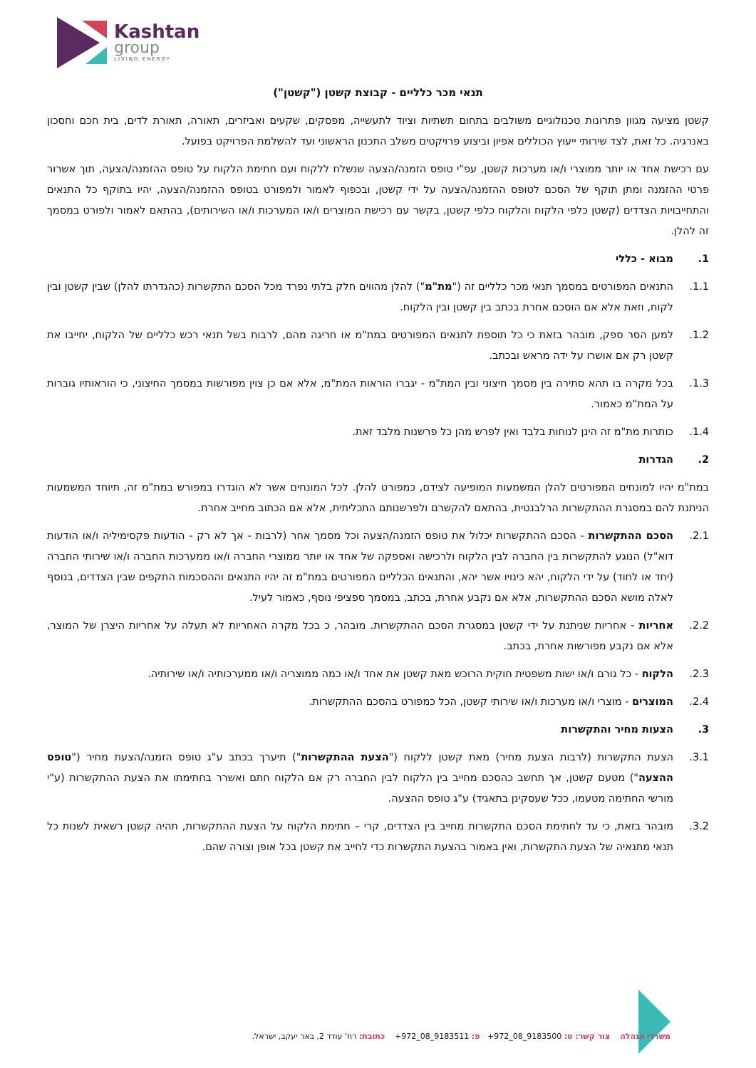Kashtan
group
LIVING ENERGY
תנאי מכר כלליים - קבוצת קשטן ("קשטן")
קשטן מציעה מגוון פתרונות טכנולוגיים משולבים בתחום תשתיות וציוד לתעשייה, מפסקים, שקעים ואביזרים, תאורה, תאורת לדים, בית חכם וחסכון באנרגיה. כל זאת, לצד שירותי ייעוץ הכוללים אפיון וביצוע פרויקטים משלב התכנון הראשוני ועד להשלמת הפרויקט בפועל.
עם רכישת אחד או יותר ממוצרי ו/או מערכות קשטן, עפ"י טופס הזמנה/הצעה שנשלח ללקוח ועם חתימת הלקוח על טופס ההזמנה/הצעה, תוך אשרור פרטי ההזמנה ומתן תוקף של הסכם לטופס ההזמנה/הצעה על ידי קשטן, ובכפוף לאמור ולמפורט בטופס ההזמנה/הצעה, יהיו בתוקף כל התנאים והתחייבויות הצדדים (קשטן כלפי הלקוח והלקוח כלפי קשטן, בקשר עם רכישת המוצרים ו/או המערכות ו/או השירותים), בהתאם לאמור ולפורט במסמך זה להלן.
1. מבוא - כללי
1.1. התנאים המפורטים במסמך תנאי מכר כלליים זה ("מת"מ") להלן מהווים חלק בלתי נפרד מכל הסכם התקשרות (כהגדרתו להלן) שבין קשטן ובין לקוח, וזאת אלא אם הוסכם אחרת בכתב בין קשטן ובין הלקוח.
1.2. למען הסר ספק, מובהר בזאת כי כל תוספת לתנאים המפורטים במת"מ או חריגה מהם, לרבות בשל תנאי רכש כלליים של הלקוח, יחייבו את קשטן רק אם אושרו על ידה מראש ובכתב.
1.3. בכל מקרה בו תהא סתירה בין מסמך חיצוני ובין המת"מ - יגברו הוראות המת"מ, אלא אם כן צוין מפורשות במסמך החיצוני, כי הוראותיו גוברות על המת"מ כאמור.
1.4. כותרות מת"מ זה הינן לנוחות בלבד ואין לפרש מהן כל פרשנות מלבד זאת.
2. הגדרות
במת"מ יהיו למונחים המפורטים להלן המשמעות המופיעה לצידם, כמפורט להלן. לכל המונחים אשר לא הוגדרו במפורש במת"מ זה, תיוחד המשמעות הניתנת להם במסגרת ההתקשרות הרלבנטית, בהתאם להקשרם ולפרשנותם התכליתית, אלא אם הכתוב מחייב אחרת.
2.1. הסכם ההתקשרות - הסכם ההתקשרות יכלול את טופס הזמנה/הצעה וכל מסמך אחר (לרבות - אך לא רק - הודעות פקסימיליה ו/או הודעות דוא"ל) הנוגע להתקשרות בין החברה לבין הלקוח ולרכישה ואספקה של אחד או יותר ממוצרי החברה ו/או ממערכות החברה ו/או שירותי החברה (יחד או לחוד) על ידי הלקוח, יהא כינויו אשר יהא, והתנאים הכלליים המפורטים במת"מ זה יהיו התנאים וההסכמות התקפים שבין הצדדים, בנוסף לאלה מושא הסכם ההתקשרות, אלא אם נקבע אחרת, בכתב, במסמך ספציפי נוסף, כאמור לעיל.
2.2. אחריות - אחריות שניתנת על ידי קשטן במסגרת הסכם ההתקשרות. מובהר, כ בכל מקרה האחריות לא תעלה על אחריות היצרן של המוצר, אלא אם נקבע מפורשות אחרת, בכתב.
2.3. הלקוח - כל גורם ו/או ישות משפטית חוקית הרוכש מאת קשטן את אחד ו/או כמה ממוצריה ו/או ממערכותיה ו/או שירותיה.
2.4. המוצרים - מוצרי ו/או מערכות ו/או שירותי קשטן, הכל כמפורט בהסכם ההתקשרות.
3. הצעות מחיר והתקשרות
3.1. הצעת התקשרות (לרבות הצעת מחיר) מאת קשטן ללקוח ("הצעת ההתקשרות") תיערך בכתב ע"ג טופס הזמנה/הצעת מחיר ("טופס ההצעה") מטעם קשטן, אך תחשב כהסכם מחייב בין הלקוח לבין החברה רק אם הלקוח חתם ואשרר בחתימתו את הצעת ההתקשרות (ע"י מורשי החתימה מטעמו, ככל שעסקינן בתאגיד) ע"ג טופס ההצעה.
3.2. מובהר בזאת, כי עד לחתימת הסכם התקשרות מחייב בין הצדדים, קרי – חתימת הלקוח על הצעת ההתקשרות, תהיה קשטן רשאית לשנות כל תנאי מתנאיה של הצעת התקשרות, ואין באמור בהצעת התקשרות כדי לחייב את קשטן בכל אופן וצורה שהם.
משרדי הנהלה צור קשר: ט: 9183500_08_972+ פ: 9183511_08_972+ כתובת: רח' עודד 2, באר יעקב, ישראל.